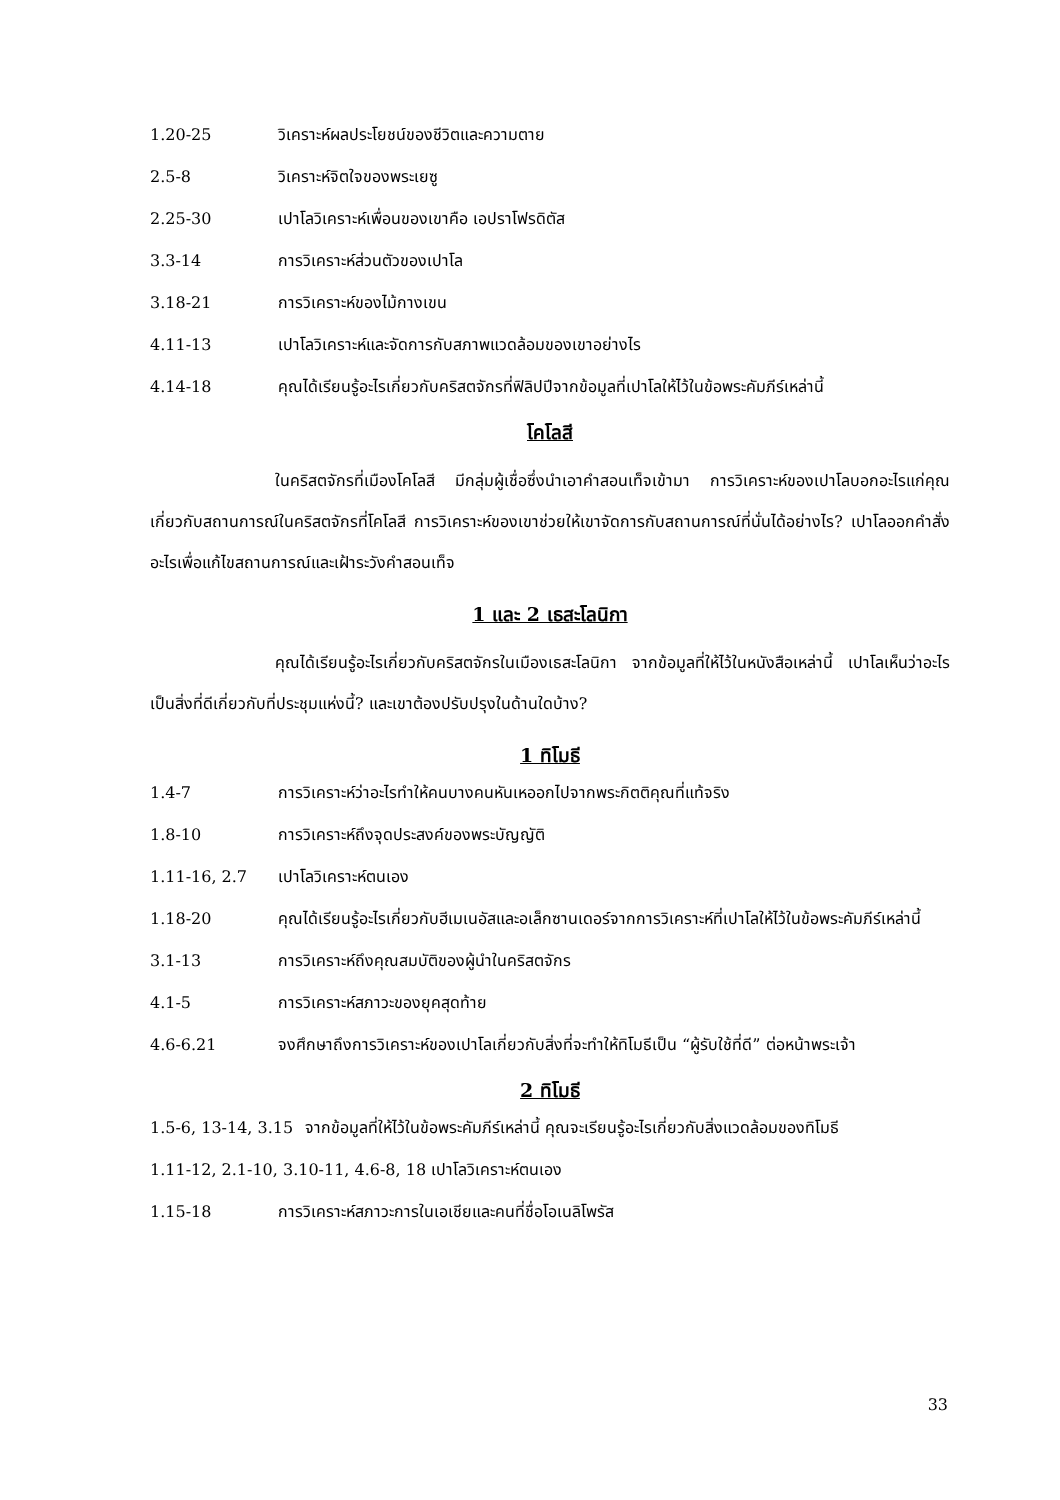1.20-25 วิเคราะห์ผลประโยชน์ของชีวิตและความตาย
2.5-8 วิเคราะห์จิตใจของพระเยซู
2.25-30 เปาโลวิเคราะห์เพื่อนของเขาคือ เอปราโฟรดิตัส
3.3-14 การวิเคราะห์ส่วนตัวของเปาโล
3.18-21 การวิเคราะห์ของไม้กางเขน
4.11-13 เปาโลวิเคราะห์และจัดการกับสภาพแวดล้อมของเขาอย่างไร
4.14-18 คุณได้เรียนรู้อะไรเกี่ยวกับคริสตจักรที่ฟิลิปปีจากข้อมูลที่เปาโลให้ไว้ในข้อพระคัมภีร์เหล่านี้
โคโลสี
ในคริสตจักรที่เมืองโคโลสี มีกลุ่มผู้เชื่อซึ่งนำเอาคำสอนเท็จเข้ามา การวิเคราะห์ของเปาโลบอกอะไรแก่คุณเกี่ยวกับสถานการณ์ในคริสตจักรที่โคโลสี การวิเคราะห์ของเขาช่วยให้เขาจัดการกับสถานการณ์ที่นั่นได้อย่างไร? เปาโลออกคำสั่งอะไรเพื่อแก้ไขสถานการณ์และเฝ้าระวังคำสอนเท็จ
1 และ 2 เธสะโลนิกา
คุณได้เรียนรู้อะไรเกี่ยวกับคริสตจักรในเมืองเธสะโลนิกา จากข้อมูลที่ให้ไว้ในหนังสือเหล่านี้ เปาโลเห็นว่าอะไรเป็นสิ่งที่ดีเกี่ยวกับที่ประชุมแห่งนี้? และเขาต้องปรับปรุงในด้านใดบ้าง?
1 ทิโมธี
1.4-7 การวิเคราะห์ว่าอะไรทำให้คนบางคนหันเหออกไปจากพระกิตติคุณที่แท้จริง
1.8-10 การวิเคราะห์ถึงจุดประสงค์ของพระบัญญัติ
1.11-16, 2.7 เปาโลวิเคราะห์ตนเอง
1.18-20 คุณได้เรียนรู้อะไรเกี่ยวกับฮีเมเนอัสและอเล็กซานเดอร์จากการวิเคราะห์ที่เปาโลให้ไว้ในข้อพระคัมภีร์เหล่านี้
3.1-13 การวิเคราะห์ถึงคุณสมบัติของผู้นำในคริสตจักร
4.1-5 การวิเคราะห์สภาวะของยุคสุดท้าย
4.6-6.21 จงศึกษาถึงการวิเคราะห์ของเปาโลเกี่ยวกับสิ่งที่จะทำให้ทิโมธีเป็น “ผู้รับใช้ที่ดี” ต่อหน้าพระเจ้า
2 ทิโมธี
1.5-6, 13-14, 3.15 จากข้อมูลที่ให้ไว้ในข้อพระคัมภีร์เหล่านี้ คุณจะเรียนรู้อะไรเกี่ยวกับสิ่งแวดล้อมของทิโมธี
1.11-12, 2.1-10, 3.10-11, 4.6-8, 18 เปาโลวิเคราะห์ตนเอง
1.15-18 การวิเคราะห์สภาวะการในเอเชียและคนที่ชื่อโอเนลิโพรัส
33